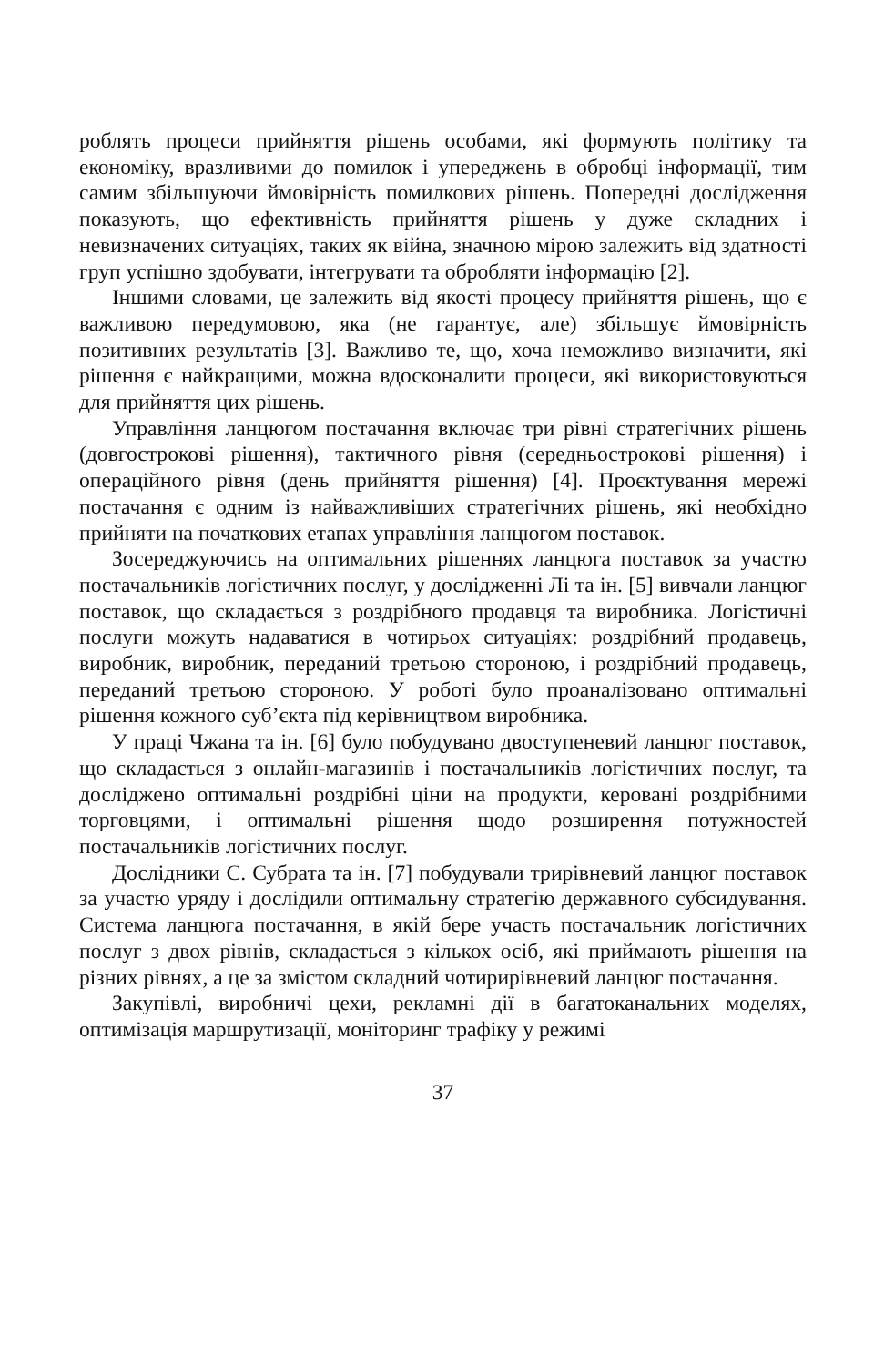роблять процеси прийняття рішень особами, які формують політику та економіку, вразливими до помилок і упереджень в обробці інформації, тим самим збільшуючи ймовірність помилкових рішень. Попередні дослідження показують, що ефективність прийняття рішень у дуже складних і невизначених ситуаціях, таких як війна, значною мірою залежить від здатності груп успішно здобувати, інтегрувати та обробляти інформацію [2].
Іншими словами, це залежить від якості процесу прийняття рішень, що є важливою передумовою, яка (не гарантує, але) збільшує ймовірність позитивних результатів [3]. Важливо те, що, хоча неможливо визначити, які рішення є найкращими, можна вдосконалити процеси, які використовуються для прийняття цих рішень.
Управління ланцюгом постачання включає три рівні стратегічних рішень (довгострокові рішення), тактичного рівня (середньострокові рішення) і операційного рівня (день прийняття рішення) [4]. Проєктування мережі постачання є одним із найважливіших стратегічних рішень, які необхідно прийняти на початкових етапах управління ланцюгом поставок.
Зосереджуючись на оптимальних рішеннях ланцюга поставок за участю постачальників логістичних послуг, у дослідженні Лі та ін. [5] вивчали ланцюг поставок, що складається з роздрібного продавця та виробника. Логістичні послуги можуть надаватися в чотирьох ситуаціях: роздрібний продавець, виробник, виробник, переданий третьою стороною, і роздрібний продавець, переданий третьою стороною. У роботі було проаналізовано оптимальні рішення кожного суб’єкта під керівництвом виробника.
У праці Чжана та ін. [6] було побудувано двоступеневий ланцюг поставок, що складається з онлайн-магазинів і постачальників логістичних послуг, та досліджено оптимальні роздрібні ціни на продукти, керовані роздрібними торговцями, і оптимальні рішення щодо розширення потужностей постачальників логістичних послуг.
Дослідники С. Субрата та ін. [7] побудували трирівневий ланцюг поставок за участю уряду і дослідили оптимальну стратегію державного субсидування. Система ланцюга постачання, в якій бере участь постачальник логістичних послуг з двох рівнів, складається з кількох осіб, які приймають рішення на різних рівнях, а це за змістом складний чотирирівневий ланцюг постачання.
Закупівлі, виробничі цехи, рекламні дії в багатоканальних моделях, оптимізація маршрутизації, моніторинг трафіку у режимі
37